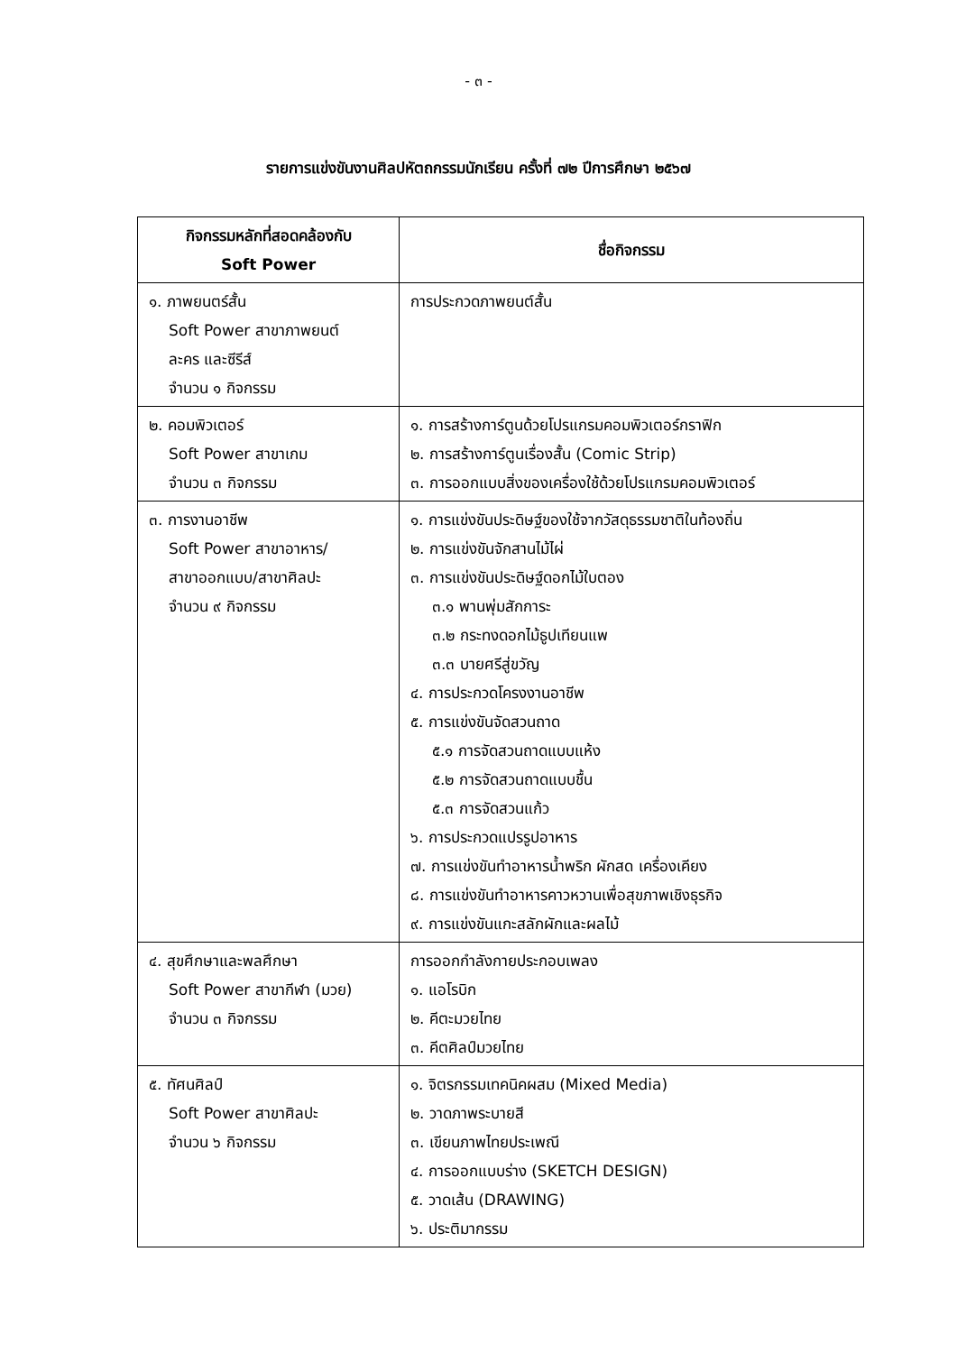- ๓ -
รายการแข่งขันงานศิลปหัตถกรรมนักเรียน ครั้งที่ ๗๒ ปีการศึกษา ๒๕๖๗
| กิจกรรมหลักที่สอดคล้องกับ Soft Power | ชื่อกิจกรรม |
| --- | --- |
| ๑. ภาพยนตร์สั้น Soft Power สาขาภาพยนต์ ละคร และซีรีส์ จำนวน ๑ กิจกรรม | การประกวดภาพยนต์สั้น |
| ๒. คอมพิวเตอร์ Soft Power สาขาเกม จำนวน ๓ กิจกรรม | ๑. การสร้างการ์ตูนด้วยโปรแกรมคอมพิวเตอร์กราฟิก ๒. การสร้างการ์ตูนเรื่องสั้น (Comic Strip) ๓. การออกแบบสิ่งของเครื่องใช้ด้วยโปรแกรมคอมพิวเตอร์ |
| ๓. การงานอาชีพ Soft Power สาขาอาหาร/ สาขาออกแบบ/สาขาศิลปะ จำนวน ๙ กิจกรรม | ๑. การแข่งขันประดิษฐ์ของใช้จากวัสดุธรรมชาติในท้องถิ่น ๒. การแข่งขันจักสานไม้ไผ่ ๓. การแข่งขันประดิษฐ์ดอกไม้ใบตอง ๓.๑ พานพุ่มสักการะ ๓.๒ กระทงดอกไม้ธูปเทียนแพ ๓.๓ บายศรีสู่ขวัญ ๔. การประกวดโครงงานอาชีพ ๕. การแข่งขันจัดสวนถาด ๕.๑ การจัดสวนถาดแบบแห้ง ๕.๒ การจัดสวนถาดแบบชื้น ๕.๓ การจัดสวนแก้ว ๖. การประกวดแปรรูปอาหาร ๗. การแข่งขันทำอาหารน้ำพริก ผักสด เครื่องเคียง ๘. การแข่งขันทำอาหารคาวหวานเพื่อสุขภาพเชิงธุรกิจ ๙. การแข่งขันแกะสลักผักและผลไม้ |
| ๔. สุขศึกษาและพลศึกษา Soft Power สาขากีฬา (มวย) จำนวน ๓ กิจกรรม | การออกกำลังกายประกอบเพลง ๑. แอโรบิก ๒. คีตะมวยไทย ๓. คีตศิลป์มวยไทย |
| ๕. ทัศนศิลป์ Soft Power สาขาศิลปะ จำนวน ๖ กิจกรรม | ๑. จิตรกรรมเทคนิคผสม (Mixed Media) ๒. วาดภาพระบายสี ๓. เขียนภาพไทยประเพณี ๔. การออกแบบร่าง (SKETCH DESIGN) ๕. วาดเส้น (DRAWING) ๖. ประติมากรรม |